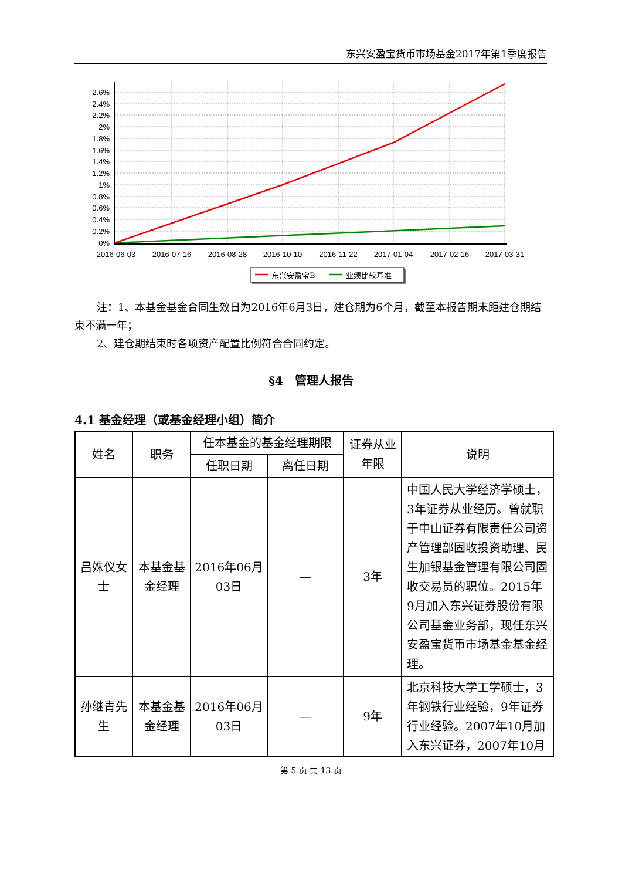东兴安盈宝货币市场基金2017年第1季度报告
2.6%
2.4%
2.2%
2%
1.8%
1.6%
1.4%
1.2%
1%
0.8%
0.6%
0.4%
0.2%
0%
2016-06-03
2016-07-16
2016-08-28
2016-10-10
2016-11-22
2017-01-04
2017-02-16
2017-03-31
东兴安盈宝B
业绩比较基准
注：1、本基金基金合同生效日为2016年6月3日，建仓期为6个月，截至本报告期末距建仓期结束不满一年；
2、建仓期结束时各项资产配置比例符合合同约定。
§4　管理人报告
4.1 基金经理（或基金经理小组）简介
| 姓名 | 职务 | 任本基金的基金经理期限 | | 证券从业年限 | 说明 |
| --- | --- | --- | --- | --- | --- |
| | | 任职日期 | 离任日期 | | |
| 吕姝仪女士 | 本基金基金经理 | 2016年06月03日 | — | 3年 | 中国人民大学经济学硕士，3年证券从业经历。曾就职于中山证券有限责任公司资产管理部固收投资助理、民生加银基金管理有限公司固收交易员的职位。2015年9月加入东兴证券股份有限公司基金业务部，现任东兴安盈宝货币市场基金基金经理。 |
| 孙继青先生 | 本基金基金经理 | 2016年06月03日 | — | 9年 | 北京科技大学工学硕士，3年钢铁行业经验，9年证券行业经验。2007年10月加入东兴证券，2007年10月 |
第 5 页 共 13 页